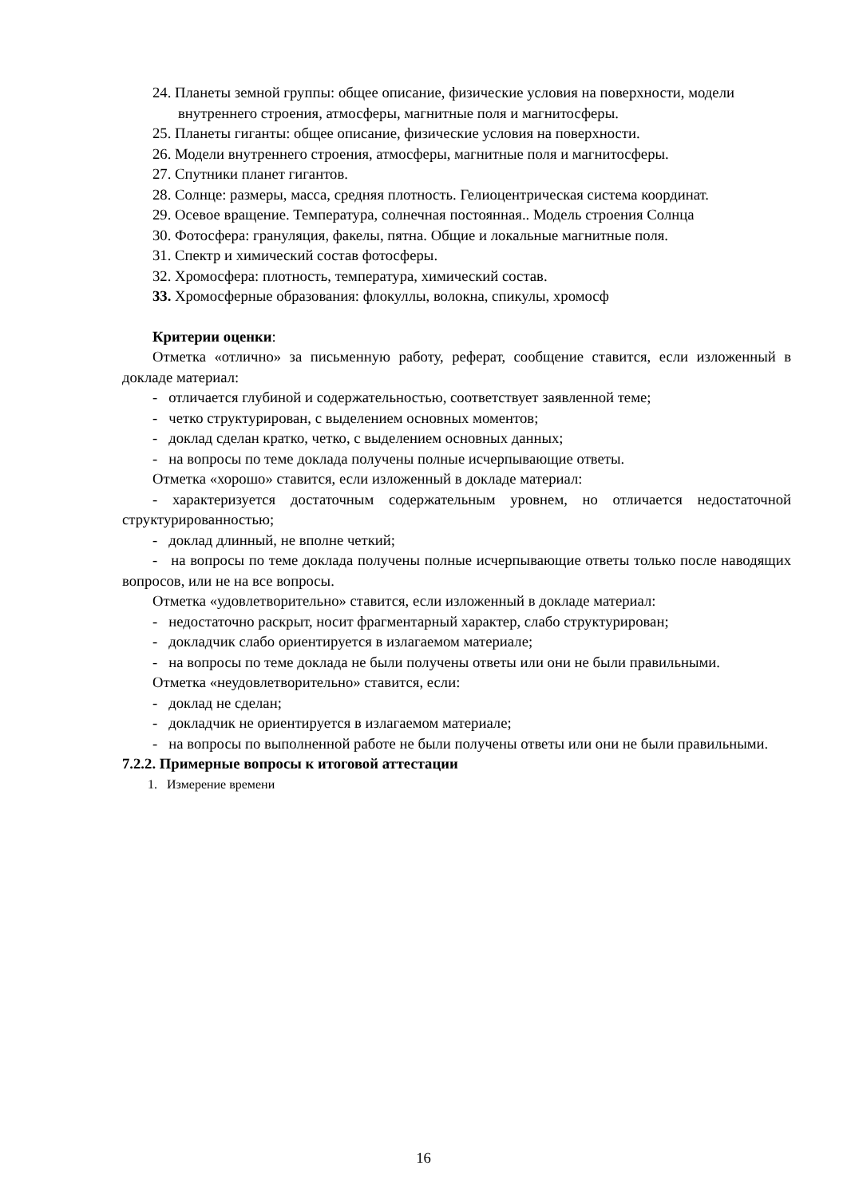24. Планеты земной группы: общее описание, физические условия на поверхности, модели внутреннего строения, атмосферы, магнитные поля и магнитосферы.
25. Планеты гиганты: общее описание, физические условия на поверхности.
26. Модели внутреннего строения, атмосферы, магнитные поля и магнитосферы.
27. Спутники планет гигантов.
28. Солнце: размеры, масса, средняя плотность. Гелиоцентрическая система координат.
29. Осевое вращение. Температура, солнечная постоянная.. Модель строения Солнца
30. Фотосфера: грануляция, факелы, пятна. Общие и локальные магнитные поля.
31. Спектр и химический состав фотосферы.
32. Хромосфера: плотность, температура, химический состав.
33. Хромосферные образования: флокуллы, волокна, спикулы, хромосф
Критерии оценки:
Отметка «отлично» за письменную работу, реферат, сообщение ставится, если изложенный в докладе материал:
- отличается глубиной и содержательностью, соответствует заявленной теме;
- четко структурирован, с выделением основных моментов;
- доклад сделан кратко, четко, с выделением основных данных;
- на вопросы по теме доклада получены полные исчерпывающие ответы.
Отметка «хорошо» ставится, если изложенный в докладе материал:
- характеризуется достаточным содержательным уровнем, но отличается недостаточной структурированностью;
- доклад длинный, не вполне четкий;
- на вопросы по теме доклада получены полные исчерпывающие ответы только после наводящих вопросов, или не на все вопросы.
Отметка «удовлетворительно» ставится, если изложенный в докладе материал:
- недостаточно раскрыт, носит фрагментарный характер, слабо структурирован;
- докладчик слабо ориентируется в излагаемом материале;
- на вопросы по теме доклада не были получены ответы или они не были правильными.
Отметка «неудовлетворительно» ставится, если:
- доклад не сделан;
- докладчик не ориентируется в излагаемом материале;
- на вопросы по выполненной работе не были получены ответы или они не были правильными.
7.2.2. Примерные вопросы к итоговой аттестации
1. Измерение времени
16